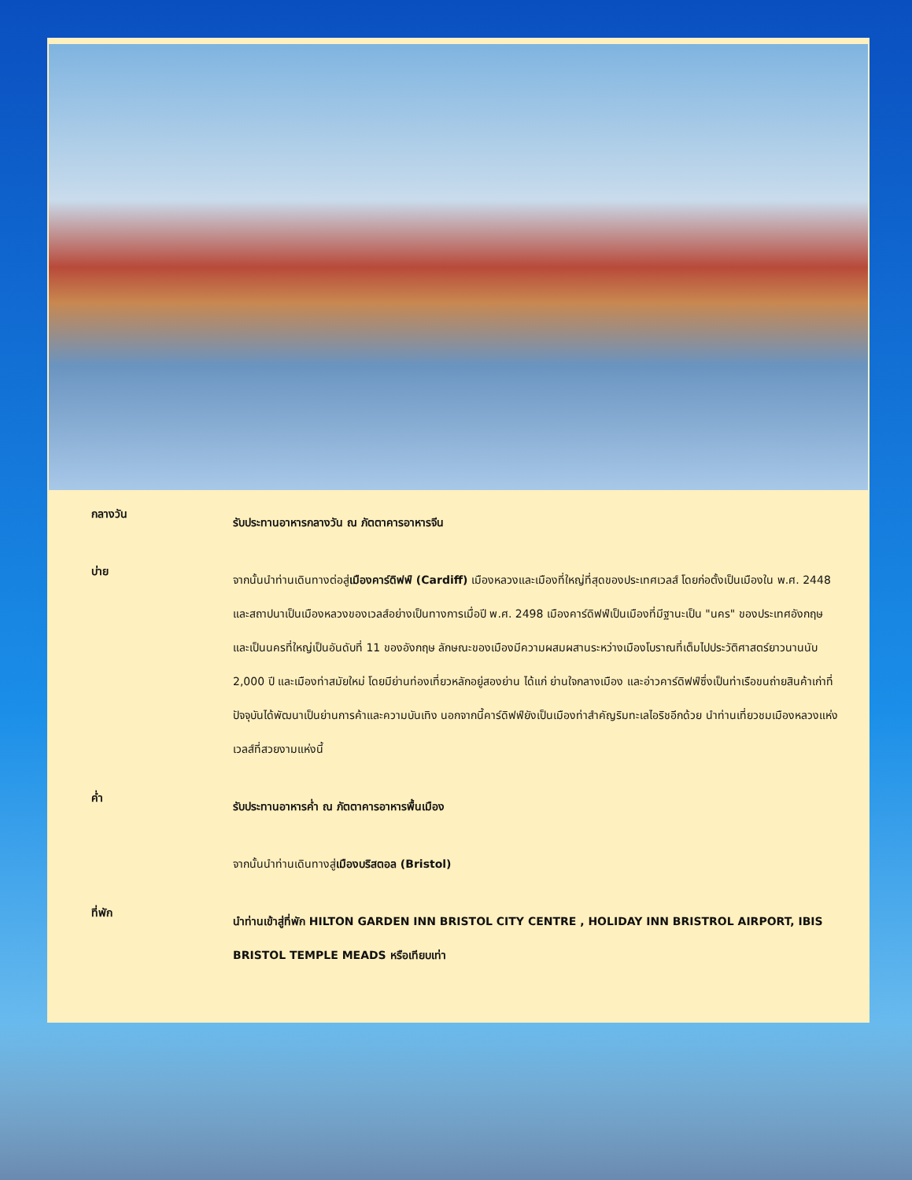กลางวัน
รับประทานอาหารกลางวัน ณ ภัตตาคารอาหารจีน
บ่าย
จากนั้นนำท่านเดินทางต่อสู่เมืองคาร์ดิฟฟ์ (Cardiff) เมืองหลวงและเมืองที่ใหญ่ที่สุดของประเทศเวลส์ โดยก่อตั้งเป็นเมืองใน พ.ศ. 2448 และสถาปนาเป็นเมืองหลวงของเวลส์อย่างเป็นทางการเมื่อปี พ.ศ. 2498 เมืองคาร์ดิฟฟ์เป็นเมืองที่มีฐานะเป็น "นคร" ของประเทศอังกฤษ และเป็นนครที่ใหญ่เป็นอันดับที่ 11 ของอังกฤษ ลักษณะของเมืองมีความผสมผสานระหว่างเมืองโบราณที่เต็มไปประวัติศาสตร์ยาวนานนับ 2,000 ปี และเมืองท่าสมัยใหม่ โดยมีย่านท่องเที่ยวหลักอยู่สองย่าน ได้แก่ ย่านใจกลางเมือง และอ่าวคาร์ดิฟฟ์ซึ่งเป็นท่าเรือขนถ่ายสินค้าเก่าที่ปัจจุบันได้พัฒนาเป็นย่านการค้าและความบันเทิง นอกจากนี้คาร์ดิฟฟ์ยังเป็นเมืองท่าสำคัญริมทะเลไอริชอีกด้วย นำท่านเที่ยวชมเมืองหลวงแห่งเวลส์ที่สวยงามแห่งนี้
ค่ำ
รับประทานอาหารค่ำ ณ ภัตตาคารอาหารพื้นเมือง
จากนั้นนำท่านเดินทางสู่เมืองบริสตอล (Bristol)
ที่พัก
นำท่านเข้าสู่ที่พัก HILTON GARDEN INN BRISTOL CITY CENTRE , HOLIDAY INN BRISTROL AIRPORT, IBIS BRISTOL TEMPLE MEADS หรือเทียบเท่า